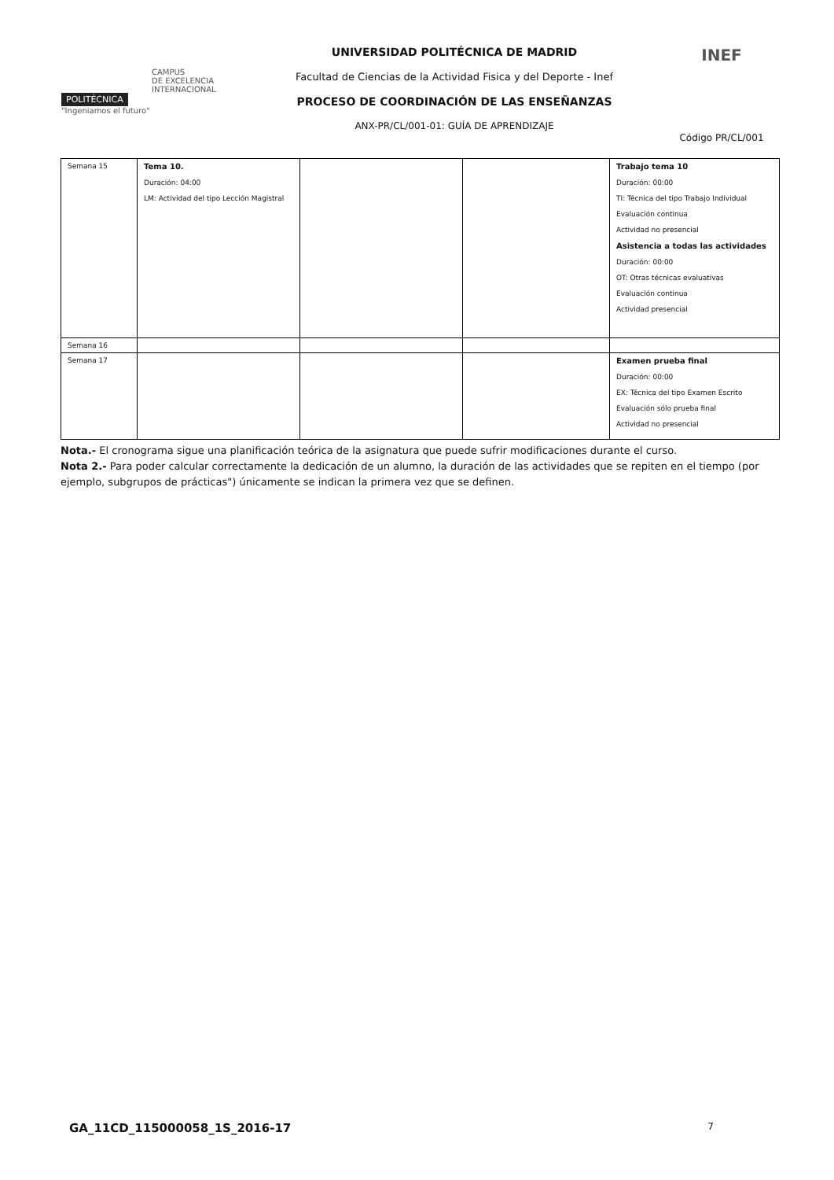POLITÉCNICA
"Ingeniamos el futuro"
CAMPUS
DE EXCELENCIA
INTERNACIONAL
UNIVERSIDAD POLITÉCNICA DE MADRID
Facultad de Ciencias de la Actividad Fisica y del Deporte - Inef
PROCESO DE COORDINACIÓN DE LAS ENSEÑANZAS
ANX-PR/CL/001-01: GUÍA DE APRENDIZAJE
INEF
Código PR/CL/001
| Semana 15 | Tema 10. Duración: 04:00 LM: Actividad del tipo Lección Magistral | | | Trabajo tema 10 Duración: 00:00 TI: Técnica del tipo Trabajo Individual Evaluación continua Actividad no presencial Asistencia a todas las actividades Duración: 00:00 OT: Otras técnicas evaluativas Evaluación continua Actividad presencial |
| Semana 16 | | | | |
| Semana 17 | | | | Examen prueba final Duración: 00:00 EX: Técnica del tipo Examen Escrito Evaluación sólo prueba final Actividad no presencial |
Nota.- El cronograma sigue una planificación teórica de la asignatura que puede sufrir modificaciones durante el curso.
Nota 2.- Para poder calcular correctamente la dedicación de un alumno, la duración de las actividades que se repiten en el tiempo (por ejemplo, subgrupos de prácticas") únicamente se indican la primera vez que se definen.
GA_11CD_115000058_1S_2016-17 7